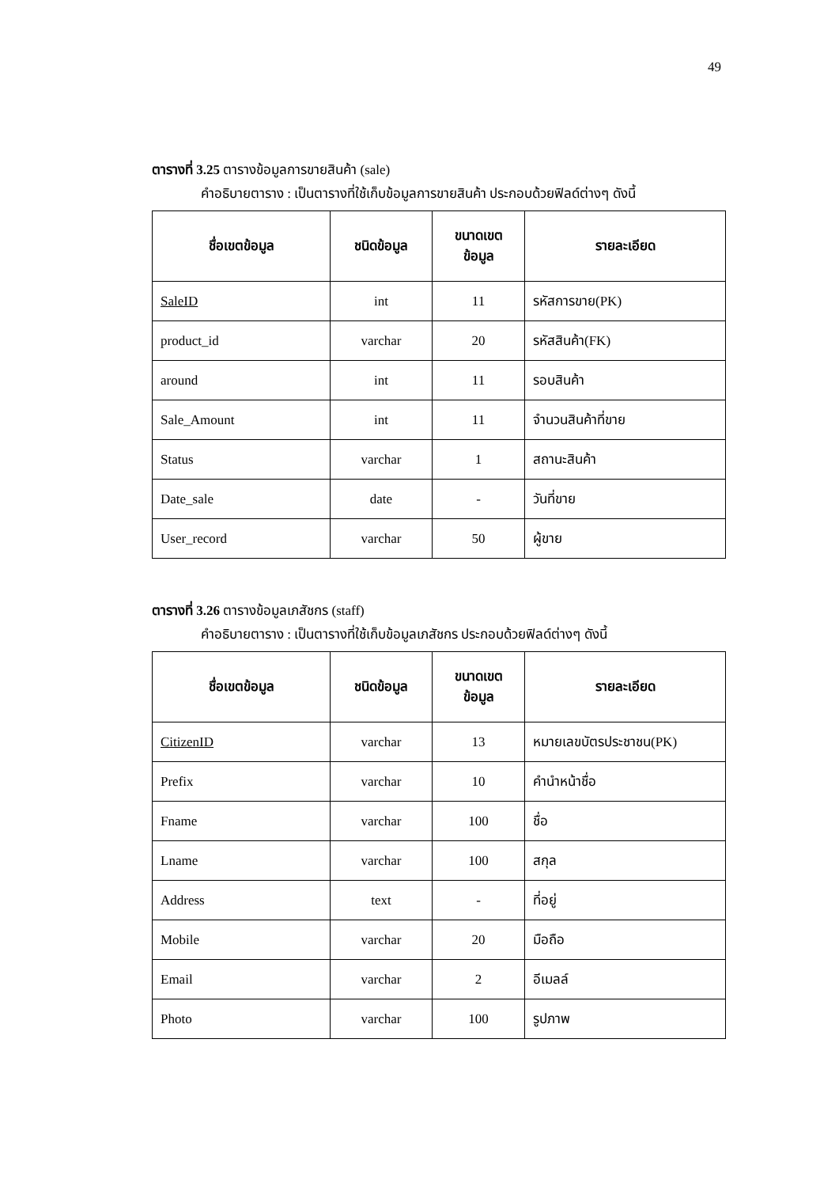49
ตารางที่ 3.25 ตารางข้อมูลการขายสินค้า (sale)
คำอธิบายตาราง : เป็นตารางที่ใช้เก็บข้อมูลการขายสินค้า ประกอบด้วยฟิลด์ต่างๆ ดังนี้
| ชื่อเขตข้อมูล | ชนิดข้อมูล | ขนาดเขต ข้อมูล | รายละเอียด |
| --- | --- | --- | --- |
| SaleID | int | 11 | รหัสการขาย(PK) |
| product_id | varchar | 20 | รหัสสินค้า(FK) |
| around | int | 11 | รอบสินค้า |
| Sale_Amount | int | 11 | จำนวนสินค้าที่ขาย |
| Status | varchar | 1 | สถานะสินค้า |
| Date_sale | date | - | วันที่ขาย |
| User_record | varchar | 50 | ผู้ขาย |
ตารางที่ 3.26 ตารางข้อมูลเภสัชกร (staff)
คำอธิบายตาราง : เป็นตารางที่ใช้เก็บข้อมูลเภสัชกร ประกอบด้วยฟิลด์ต่างๆ ดังนี้
| ชื่อเขตข้อมูล | ชนิดข้อมูล | ขนาดเขต ข้อมูล | รายละเอียด |
| --- | --- | --- | --- |
| CitizenID | varchar | 13 | หมายเลขบัตรประชาชน(PK) |
| Prefix | varchar | 10 | คำนำหน้าชื่อ |
| Fname | varchar | 100 | ชื่อ |
| Lname | varchar | 100 | สกุล |
| Address | text | - | ที่อยู่ |
| Mobile | varchar | 20 | มือถือ |
| Email | varchar | 2 | อีเมลล์ |
| Photo | varchar | 100 | รูปภาพ |